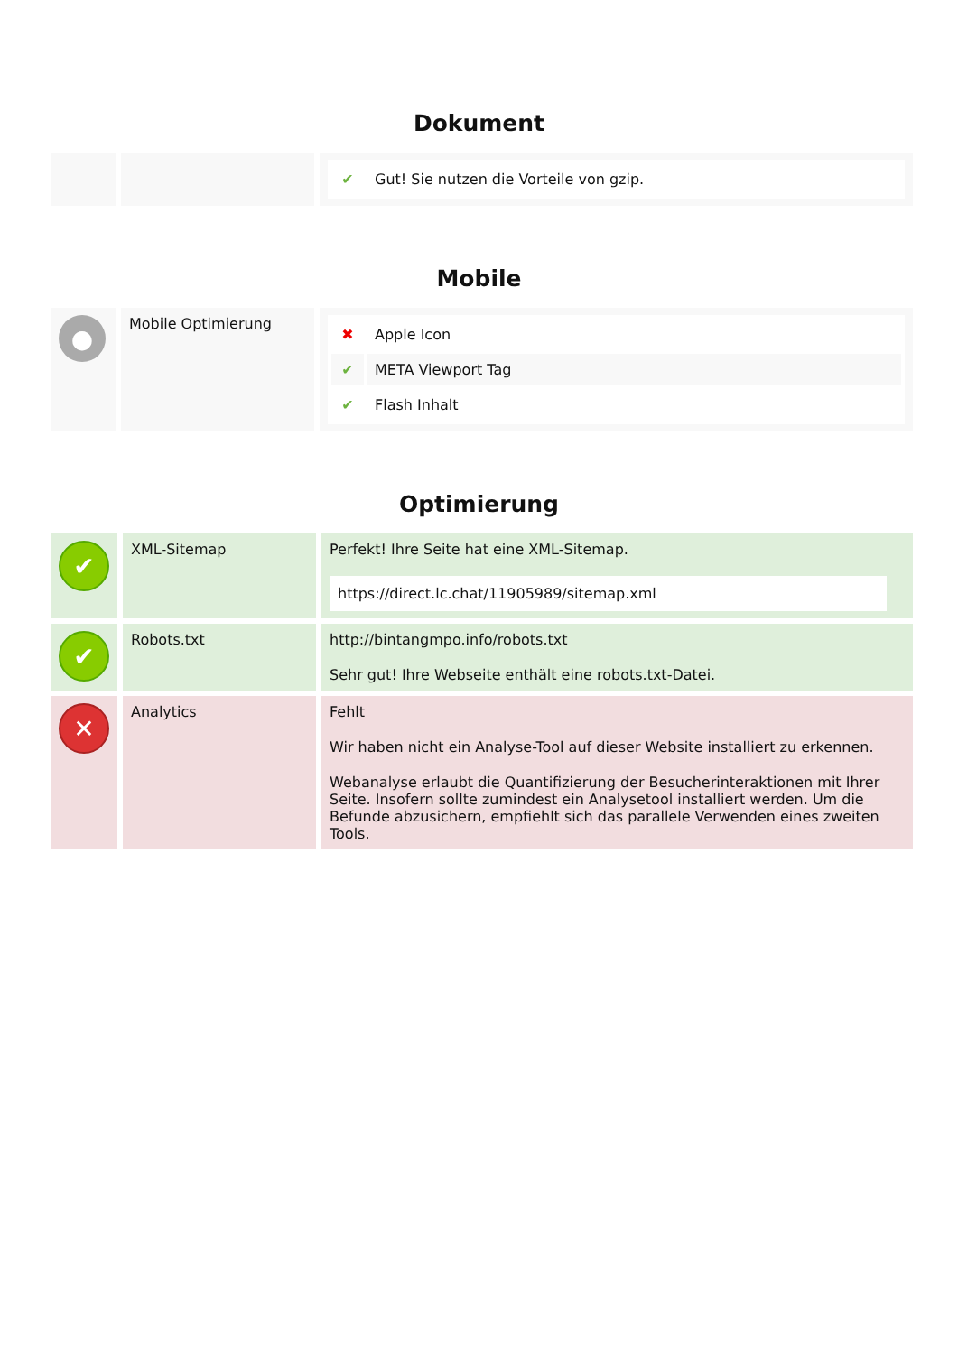Dokument
| | | / ✔ / Gut! Sie nutzen die Vorteile von gzip. / |
Mobile
| ● | Mobile Optimierung | / ✖ / Apple Icon / / ✔ / META Viewport Tag / / ✔ / Flash Inhalt / |
Optimierung
| ✔ | XML-Sitemap | Perfekt! Ihre Seite hat eine XML-Sitemap. https://direct.lc.chat/11905989/sitemap.xml |
| ✔ | Robots.txt | http://bintangmpo.info/robots.txt Sehr gut! Ihre Webseite enthält eine robots.txt-Datei. |
| ✕ | Analytics | Fehlt Wir haben nicht ein Analyse-Tool auf dieser Website installiert zu erkennen. Webanalyse erlaubt die Quantifizierung der Besucherinteraktionen mit Ihrer Seite. Insofern sollte zumindest ein Analysetool installiert werden. Um die Befunde abzusichern, empfiehlt sich das parallele Verwenden eines zweiten Tools. |